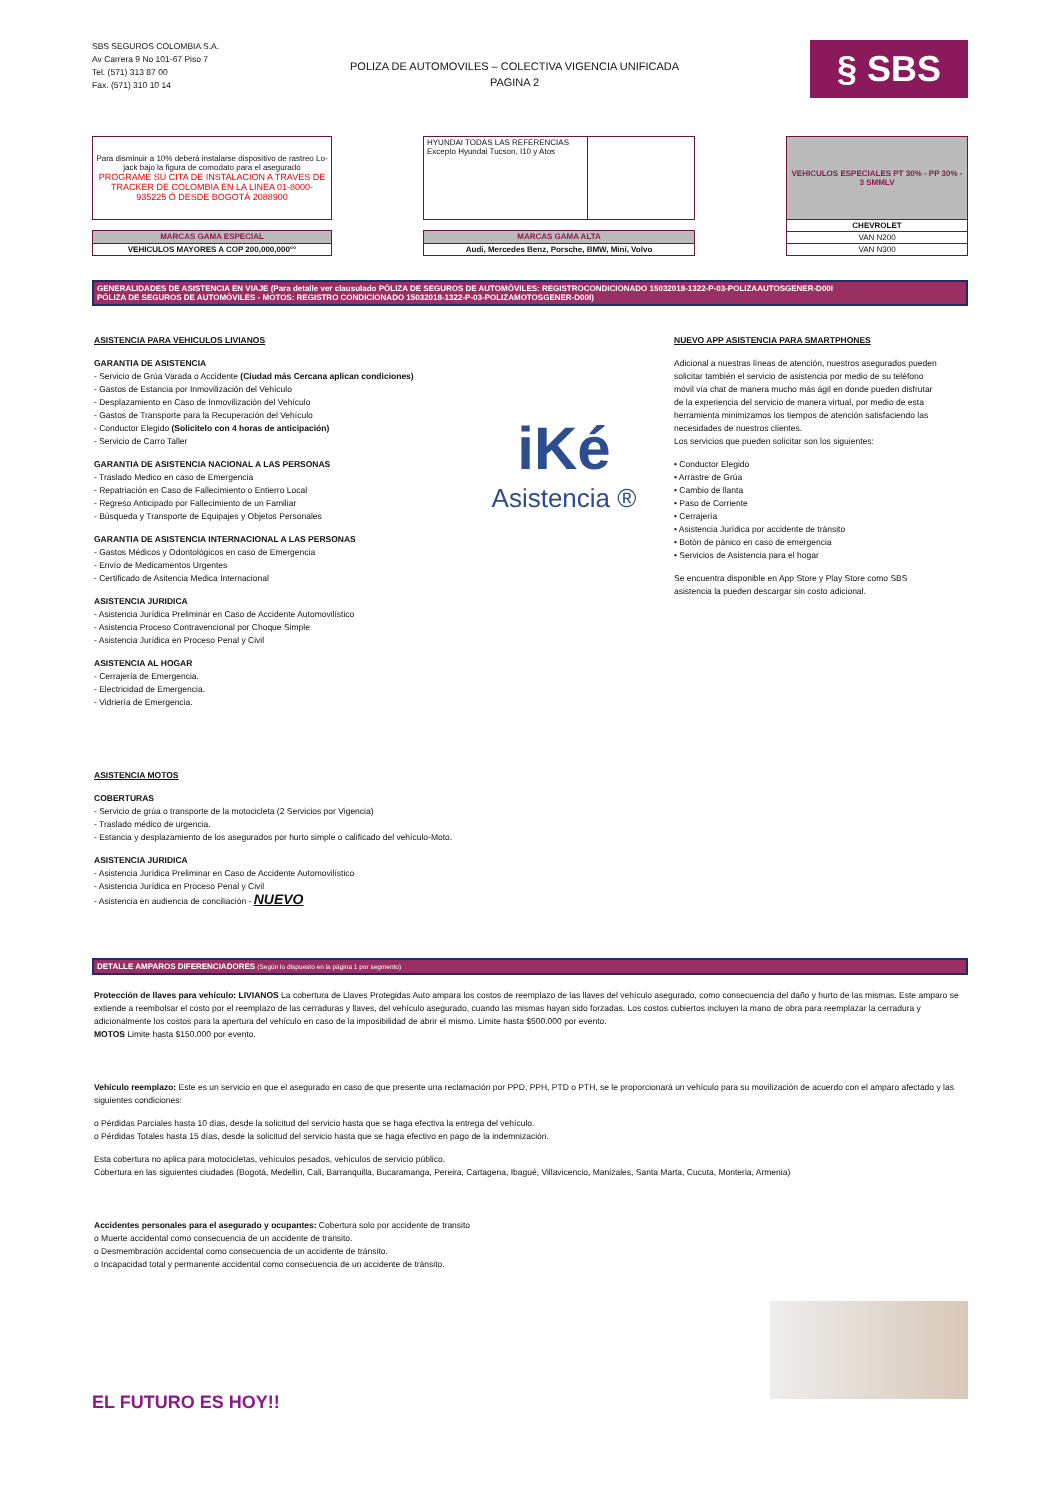SBS SEGUROS COLOMBIA S.A.
Av Carrera 9 No 101-67 Piso 7
Tel. (571) 313 87 00
Fax. (571) 310 10 14
POLIZA DE AUTOMOVILES – COLECTIVA VIGENCIA UNIFICADA
PAGINA 2
§ SBS
| Para disminuir a 10% deberá instalarse dispositivo de rastreo Lo-jack bajo la figura de comodato para el asegurado PROGRAME SU CITA DE INSTALACION A TRAVES DE TRACKER DE COLOMBIA EN LA LINEA 01-8000-935225 Ó DESDE BOGOTÁ 2088900 |
| MARCAS GAMA ESPECIAL |
| VEHICULOS MAYORES A COP 200,000,000°° |
| HYUNDAI TODAS LAS REFERENCIAS Excepto Hyundai Tucson, I10 y Atos | |
| MARCAS GAMA ALTA | |
| Audi, Mercedes Benz, Porsche, BMW, Mini, Volvo | |
| VEHICULOS ESPECIALES PT 30% - PP 30% - 3 SMMLV |
| CHEVROLET |
| VAN N200 |
| VAN N300 |
GENERALIDADES DE ASISTENCIA EN VIAJE (Para detalle ver clausulado PÓLIZA DE SEGUROS DE AUTOMÓVILES: REGISTROCONDICIONADO 15032018-1322-P-03-POLIZAAUTOSGENER-D00I
PÓLIZA DE SEGUROS DE AUTOMÓVILES - MOTOS: REGISTRO CONDICIONADO 15032018-1322-P-03-POLIZAMOTOSGENER-D00I)
ASISTENCIA PARA VEHICULOS LIVIANOS
GARANTIA DE ASISTENCIA
- Servicio de Grúa Varada o Accidente (Ciudad más Cercana aplican condiciones)
- Gastos de Estancia por Inmovilización del Vehículo
- Desplazamiento en Caso de Inmovilización del Vehículo
- Gastos de Transporte para la Recuperación del Vehículo
- Conductor Elegido (Solicitelo con 4 horas de anticipación)
- Servicio de Carro Taller
GARANTIA DE ASISTENCIA NACIONAL A LAS PERSONAS
- Traslado Medico en caso de Emergencia
- Repatriación en Caso de Fallecimiento o Entierro Local
- Regreso Anticipado por Fallecimiento de un Familiar
- Búsqueda y Transporte de Equipajes y Objetos Personales
GARANTIA DE ASISTENCIA INTERNACIONAL A LAS PERSONAS
- Gastos Médicos y Odontológicos en caso de Emergencia
- Envío de Medicamentos Urgentes
- Certificado de Asitencia Medica Internacional
ASISTENCIA JURIDICA
- Asistencia Jurídica Preliminar en Caso de Accidente Automovilístico
- Asistencia Proceso Contravencional por Choque Simple
- Asistencia Jurídica en Proceso Penal y Civil
ASISTENCIA AL HOGAR
- Cerrajería de Emergencia.
- Electricidad de Emergencia.
- Vidriería de Emergencia.
iKé
Asistencia ®
NUEVO APP ASISTENCIA PARA SMARTPHONES
Adicional a nuestras líneas de atención, nuestros asegurados pueden solicitar también el servicio de asistencia por medio de su teléfono móvil vía chat de manera mucho más ágil en donde pueden disfrutar de la experiencia del servicio de manera virtual, por medio de esta herramienta minimizamos los tiempos de atención satisfaciendo las necesidades de nuestros clientes.
Los servicios que pueden solicitar son los siguientes:
• Conductor Elegido
• Arrastre de Grúa
• Cambio de llanta
• Paso de Corriente
• Cerrajería
• Asistencia Jurídica por accidente de tránsito
• Botón de pánico en caso de emergencia
• Servicios de Asistencia para el hogar
Se encuentra disponible en App Store y Play Store como SBS asistencia la pueden descargar sin costo adicional.
ASISTENCIA MOTOS
COBERTURAS
- Servicio de grúa o transporte de la motocicleta (2 Servicios por Vigencia)
- Traslado médico de urgencia.
- Estancia y desplazamiento de los asegurados por hurto simple o calificado del vehículo-Moto.
ASISTENCIA JURIDICA
- Asistencia Jurídica Preliminar en Caso de Accidente Automovilístico
- Asistencia Jurídica en Proceso Penal y Civil
- Asistencia en audiencia de conciliación - NUEVO
DETALLE AMPAROS DIFERENCIADORES (Según lo dispuesto en la página 1 por segmento)
Protección de llaves para vehículo: LIVIANOS La cobertura de Llaves Protegidas Auto ampara los costos de reemplazo de las llaves del vehículo asegurado, como consecuencia del daño y hurto de las mismas. Este amparo se extiende a reembolsar el costo por el reemplazo de las cerraduras y llaves, del vehículo asegurado, cuando las mismas hayan sido forzadas. Los costos cubiertos incluyen la mano de obra para reemplazar la cerradura y adicionalmente los costos para la apertura del vehículo en caso de la imposibilidad de abrir el mismo. Limite hasta $500.000 por evento.
MOTOS Limite hasta $150.000 por evento.
Vehículo reemplazo: Este es un servicio en que el asegurado en caso de que presente una reclamación por PPD, PPH, PTD o PTH, se le proporcionará un vehículo para su movilización de acuerdo con el amparo afectado y las siguientes condiciones:
o Pérdidas Parciales hasta 10 días, desde la solicitud del servicio hasta que se haga efectiva la entrega del vehículo.
o Pérdidas Totales hasta 15 días, desde la solicitud del servicio hasta que se haga efectivo en pago de la indemnización.
Esta cobertura no aplica para motocicletas, vehículos pesados, vehículos de servicio público.
Cobertura en las siguientes ciudades (Bogotá, Medellin, Cali, Barranquilla, Bucaramanga, Pereira, Cartagena, Ibagué, Villavicencio, Manizales, Santa Marta, Cucuta, Monteria, Armenia)
Accidentes personales para el asegurado y ocupantes: Cobertura solo por accidente de transito
o Muerte accidental como consecuencia de un accidente de transito.
o Desmembración accidental como consecuencia de un accidente de tránsito.
o Incapacidad total y permanente accidental como consecuencia de un accidente de tránsito.
EL FUTURO ES HOY!!